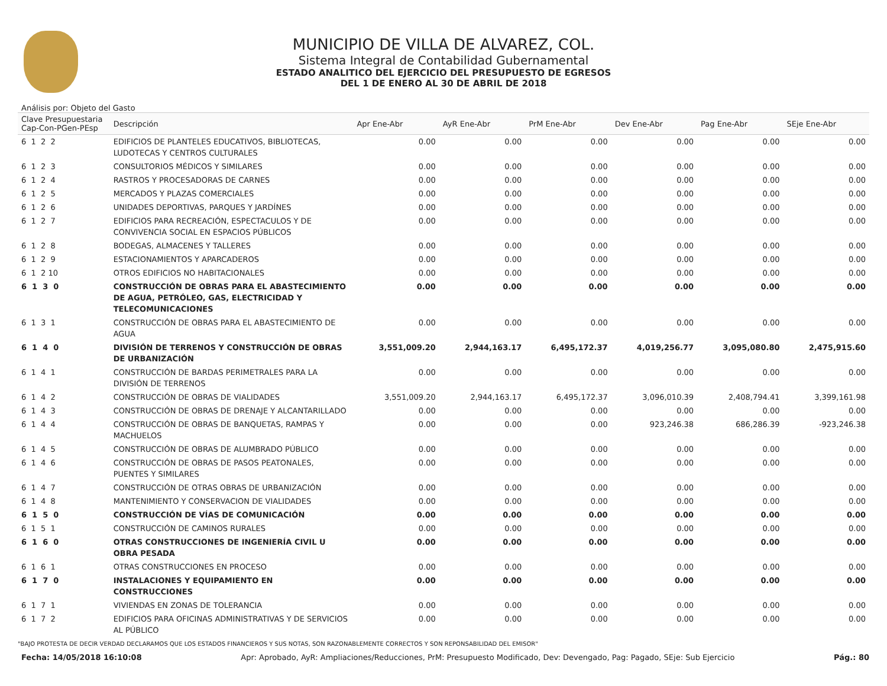MUNICIPIO DE VILLA DE ALVAREZ, COL.
Sistema Integral de Contabilidad Gubernamental
ESTADO ANALITICO DEL EJERCICIO DEL PRESUPUESTO DE EGRESOS
DEL 1 DE ENERO AL 30 DE ABRIL DE 2018
Análisis por: Objeto del Gasto
| Clave Presupuestaria Cap-Con-PGen-PEsp | Descripción | Apr Ene-Abr | AyR Ene-Abr | PrM Ene-Abr | Dev Ene-Abr | Pag Ene-Abr | SEje Ene-Abr |
| --- | --- | --- | --- | --- | --- | --- | --- |
| 6 1 2 2 | EDIFICIOS DE PLANTELES EDUCATIVOS, BIBLIOTECAS, LUDOTECAS Y CENTROS CULTURALES | 0.00 | 0.00 | 0.00 | 0.00 | 0.00 | 0.00 |
| 6 1 2 3 | CONSULTORIOS MÉDICOS Y SIMILARES | 0.00 | 0.00 | 0.00 | 0.00 | 0.00 | 0.00 |
| 6 1 2 4 | RASTROS Y PROCESADORAS DE CARNES | 0.00 | 0.00 | 0.00 | 0.00 | 0.00 | 0.00 |
| 6 1 2 5 | MERCADOS Y PLAZAS COMERCIALES | 0.00 | 0.00 | 0.00 | 0.00 | 0.00 | 0.00 |
| 6 1 2 6 | UNIDADES DEPORTIVAS, PARQUES Y JARDÍNES | 0.00 | 0.00 | 0.00 | 0.00 | 0.00 | 0.00 |
| 6 1 2 7 | EDIFICIOS PARA RECREACIÓN, ESPECTACULOS Y DE CONVIVENCIA SOCIAL EN ESPACIOS PÚBLICOS | 0.00 | 0.00 | 0.00 | 0.00 | 0.00 | 0.00 |
| 6 1 2 8 | BODEGAS, ALMACENES Y TALLERES | 0.00 | 0.00 | 0.00 | 0.00 | 0.00 | 0.00 |
| 6 1 2 9 | ESTACIONAMIENTOS Y APARCADEROS | 0.00 | 0.00 | 0.00 | 0.00 | 0.00 | 0.00 |
| 6 1 2 10 | OTROS EDIFICIOS NO HABITACIONALES | 0.00 | 0.00 | 0.00 | 0.00 | 0.00 | 0.00 |
| 6 1 3 0 | CONSTRUCCIÓN DE OBRAS PARA EL ABASTECIMIENTO DE AGUA, PETRÓLEO, GAS, ELECTRICIDAD Y TELECOMUNICACIONES | 0.00 | 0.00 | 0.00 | 0.00 | 0.00 | 0.00 |
| 6 1 3 1 | CONSTRUCCIÓN DE OBRAS PARA EL ABASTECIMIENTO DE AGUA | 0.00 | 0.00 | 0.00 | 0.00 | 0.00 | 0.00 |
| 6 1 4 0 | DIVISIÓN DE TERRENOS Y CONSTRUCCIÓN DE OBRAS DE URBANIZACIÓN | 3,551,009.20 | 2,944,163.17 | 6,495,172.37 | 4,019,256.77 | 3,095,080.80 | 2,475,915.60 |
| 6 1 4 1 | CONSTRUCCIÓN DE BARDAS PERIMETRALES PARA LA DIVISIÓN DE TERRENOS | 0.00 | 0.00 | 0.00 | 0.00 | 0.00 | 0.00 |
| 6 1 4 2 | CONSTRUCCIÓN DE OBRAS DE VIALIDADES | 3,551,009.20 | 2,944,163.17 | 6,495,172.37 | 3,096,010.39 | 2,408,794.41 | 3,399,161.98 |
| 6 1 4 3 | CONSTRUCCIÓN DE OBRAS DE DRENAJE Y ALCANTARILLADO | 0.00 | 0.00 | 0.00 | 0.00 | 0.00 | 0.00 |
| 6 1 4 4 | CONSTRUCCIÓN DE OBRAS DE BANQUETAS, RAMPAS Y MACHUELOS | 0.00 | 0.00 | 0.00 | 923,246.38 | 686,286.39 | -923,246.38 |
| 6 1 4 5 | CONSTRUCCIÓN DE OBRAS DE ALUMBRADO PÚBLICO | 0.00 | 0.00 | 0.00 | 0.00 | 0.00 | 0.00 |
| 6 1 4 6 | CONSTRUCCIÓN DE OBRAS DE PASOS PEATONALES, PUENTES Y SIMILARES | 0.00 | 0.00 | 0.00 | 0.00 | 0.00 | 0.00 |
| 6 1 4 7 | CONSTRUCCIÓN DE OTRAS OBRAS DE URBANIZACIÓN | 0.00 | 0.00 | 0.00 | 0.00 | 0.00 | 0.00 |
| 6 1 4 8 | MANTENIMIENTO Y CONSERVACION DE VIALIDADES | 0.00 | 0.00 | 0.00 | 0.00 | 0.00 | 0.00 |
| 6 1 5 0 | CONSTRUCCIÓN DE VÍAS DE COMUNICACIÓN | 0.00 | 0.00 | 0.00 | 0.00 | 0.00 | 0.00 |
| 6 1 5 1 | CONSTRUCCIÓN DE CAMINOS RURALES | 0.00 | 0.00 | 0.00 | 0.00 | 0.00 | 0.00 |
| 6 1 6 0 | OTRAS CONSTRUCCIONES DE INGENIERÍA CIVIL U OBRA PESADA | 0.00 | 0.00 | 0.00 | 0.00 | 0.00 | 0.00 |
| 6 1 6 1 | OTRAS CONSTRUCCIONES EN PROCESO | 0.00 | 0.00 | 0.00 | 0.00 | 0.00 | 0.00 |
| 6 1 7 0 | INSTALACIONES Y EQUIPAMIENTO EN CONSTRUCCIONES | 0.00 | 0.00 | 0.00 | 0.00 | 0.00 | 0.00 |
| 6 1 7 1 | VIVIENDAS EN ZONAS DE TOLERANCIA | 0.00 | 0.00 | 0.00 | 0.00 | 0.00 | 0.00 |
| 6 1 7 2 | EDIFICIOS PARA OFICINAS ADMINISTRATIVAS Y DE SERVICIOS AL PÚBLICO | 0.00 | 0.00 | 0.00 | 0.00 | 0.00 | 0.00 |
"BAJO PROTESTA DE DECIR VERDAD DECLARAMOS QUE LOS ESTADOS FINANCIEROS Y SUS NOTAS, SON RAZONABLEMENTE CORRECTOS Y SON REPONSABILIDAD DEL EMISOR"
Fecha: 14/05/2018 16:10:08 Apr: Aprobado, AyR: Ampliaciones/Reducciones, PrM: Presupuesto Modificado, Dev: Devengado, Pag: Pagado, SEje: Sub Ejercicio Pág.: 80